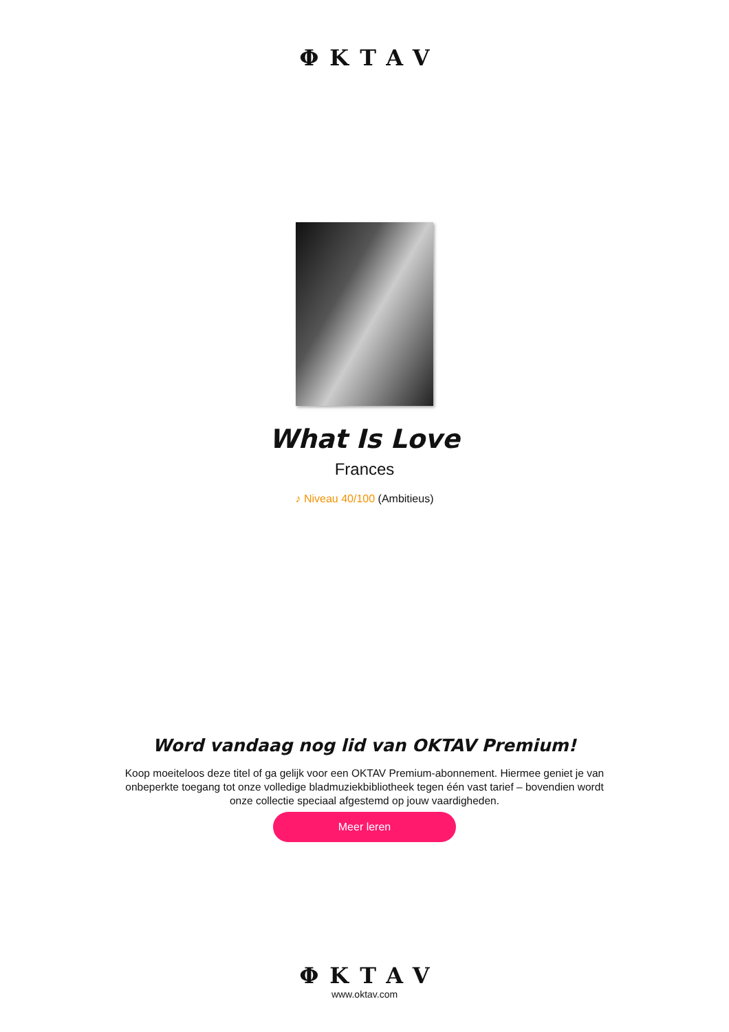ΦKTAV
What Is Love
Frances
♪ Niveau 40/100 (Ambitieus)
Word vandaag nog lid van OKTAV Premium!
Koop moeiteloos deze titel of ga gelijk voor een OKTAV Premium-abonnement. Hiermee geniet je van onbeperkte toegang tot onze volledige bladmuziekbibliotheek tegen één vast tarief – bovendien wordt onze collectie speciaal afgestemd op jouw vaardigheden.
Meer leren
ΦKTAV
www.oktav.com